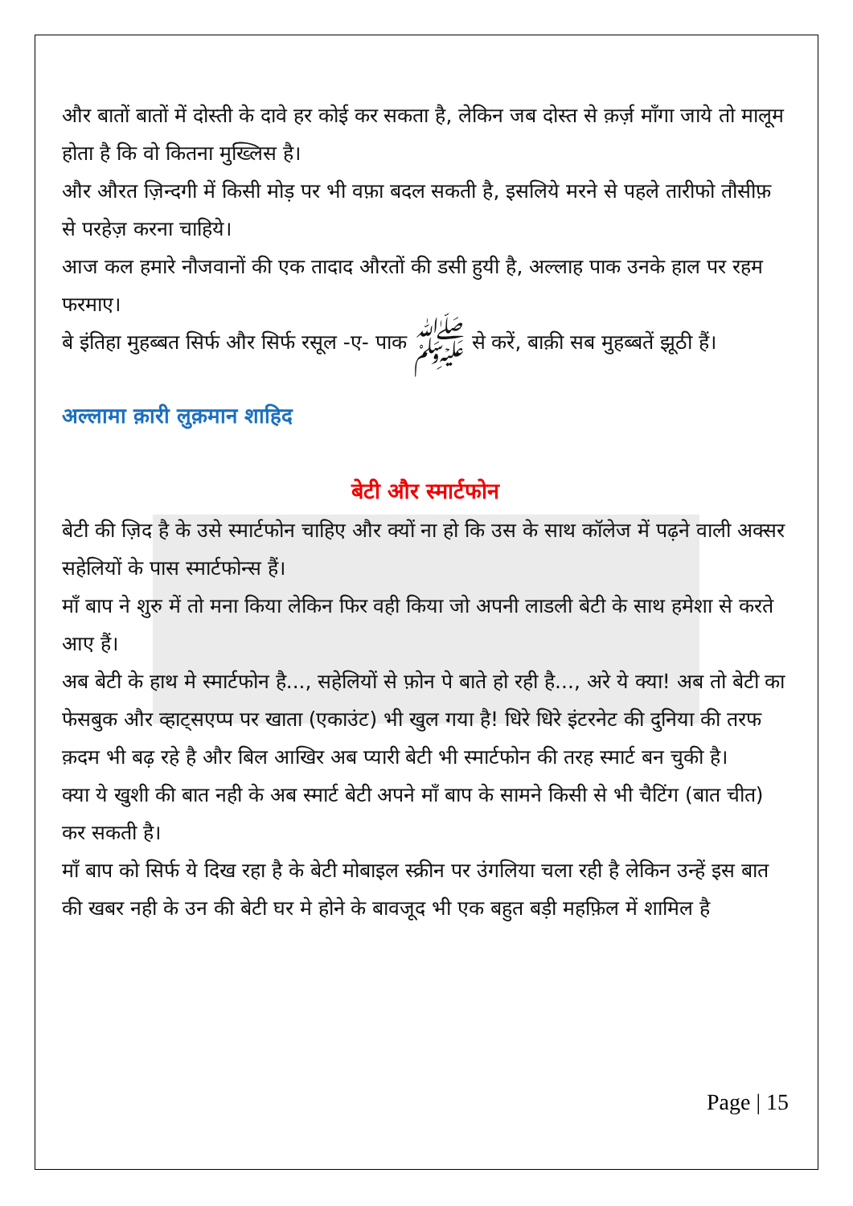और बातों बातों में दोस्ती के दावे हर कोई कर सकता है, लेकिन जब दोस्त से क़र्ज़ माँगा जाये तो मालूम होता है कि वो कितना मुख्लिस है।
और औरत ज़िन्दगी में किसी मोड़ पर भी वफ़ा बदल सकती है, इसलिये मरने से पहले तारीफो तौसीफ़ से परहेज़ करना चाहिये।
आज कल हमारे नौजवानों की एक तादाद औरतों की डसी हुयी है, अल्लाह पाक उनके हाल पर रहम फरमाए।
बे इंतिहा मुहब्बत सिर्फ और सिर्फ रसूल -ए- पाक ﷺ से करें, बाक़ी सब मुहब्बतें झूठी हैं।
अल्लामा क़ारी लुक़मान शाहिद
बेटी और स्मार्टफोन
बेटी की ज़िद है के उसे स्मार्टफोन चाहिए और क्यों ना हो कि उस के साथ कॉलेज में पढ़ने वाली अक्सर सहेलियों के पास स्मार्टफोन्स हैं।
माँ बाप ने शुरु में तो मना किया लेकिन फिर वही किया जो अपनी लाडली बेटी के साथ हमेशा से करते आए हैं।
अब बेटी के हाथ मे स्मार्टफोन है..., सहेलियों से फ़ोन पे बाते हो रही है..., अरे ये क्या! अब तो बेटी का फेसबुक और व्हाट्सएप्प पर खाता (एकाउंट) भी खुल गया है! धिरे धिरे इंटरनेट की दुनिया की तरफ क़दम भी बढ़ रहे है और बिल आखिर अब प्यारी बेटी भी स्मार्टफोन की तरह स्मार्ट बन चुकी है।
क्या ये खुशी की बात नही के अब स्मार्ट बेटी अपने माँ बाप के सामने किसी से भी चैटिंग (बात चीत) कर सकती है।
माँ बाप को सिर्फ ये दिख रहा है के बेटी मोबाइल स्क्रीन पर उंगलिया चला रही है लेकिन उन्हें इस बात की खबर नही के उन की बेटी घर मे होने के बावजूद भी एक बहुत बड़ी महफ़िल में शामिल है
Page | 15